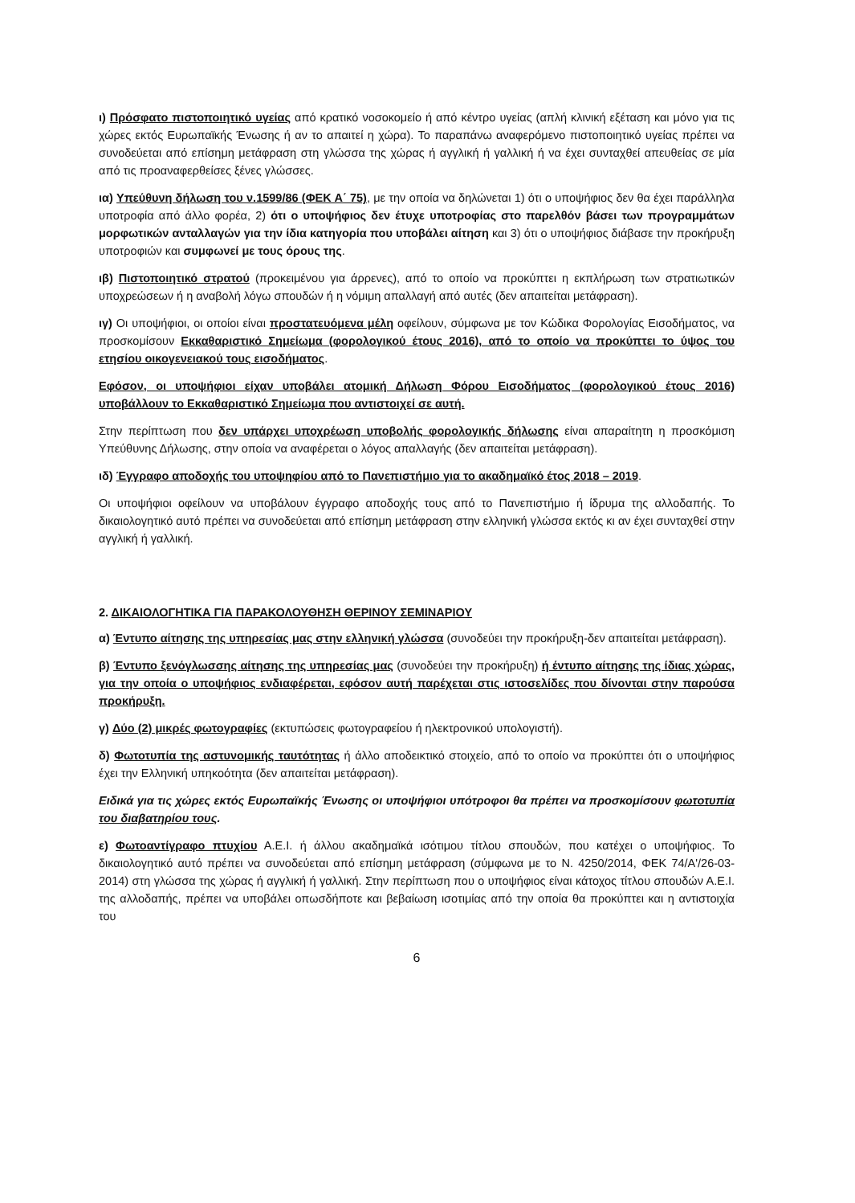ι) Πρόσφατο πιστοποιητικό υγείας από κρατικό νοσοκομείο ή από κέντρο υγείας (απλή κλινική εξέταση και μόνο για τις χώρες εκτός Ευρωπαϊκής Ένωσης ή αν το απαιτεί η χώρα). Το παραπάνω αναφερόμενο πιστοποιητικό υγείας πρέπει να συνοδεύεται από επίσημη μετάφραση στη γλώσσα της χώρας ή αγγλική ή γαλλική ή να έχει συνταχθεί απευθείας σε μία από τις προαναφερθείσες ξένες γλώσσες.
ια) Υπεύθυνη δήλωση του ν.1599/86 (ΦΕΚ Α΄ 75), με την οποία να δηλώνεται 1) ότι ο υποψήφιος δεν θα έχει παράλληλα υποτροφία από άλλο φορέα, 2) ότι ο υποψήφιος δεν έτυχε υποτροφίας στο παρελθόν βάσει των προγραμμάτων μορφωτικών ανταλλαγών για την ίδια κατηγορία που υποβάλει αίτηση και 3) ότι ο υποψήφιος διάβασε την προκήρυξη υποτροφιών και συμφωνεί με τους όρους της.
ιβ) Πιστοποιητικό στρατού (προκειμένου για άρρενες), από το οποίο να προκύπτει η εκπλήρωση των στρατιωτικών υποχρεώσεων ή η αναβολή λόγω σπουδών ή η νόμιμη απαλλαγή από αυτές (δεν απαιτείται μετάφραση).
ιγ) Οι υποψήφιοι, οι οποίοι είναι προστατευόμενα μέλη οφείλουν, σύμφωνα με τον Κώδικα Φορολογίας Εισοδήματος, να προσκομίσουν Εκκαθαριστικό Σημείωμα (φορολογικού έτους 2016), από το οποίο να προκύπτει το ύψος του ετησίου οικογενειακού τους εισοδήματος.
Εφόσον, οι υποψήφιοι είχαν υποβάλει ατομική Δήλωση Φόρου Εισοδήματος (φορολογικού έτους 2016) υποβάλλουν το Εκκαθαριστικό Σημείωμα που αντιστοιχεί σε αυτή.
Στην περίπτωση που δεν υπάρχει υποχρέωση υποβολής φορολογικής δήλωσης είναι απαραίτητη η προσκόμιση Υπεύθυνης Δήλωσης, στην οποία να αναφέρεται ο λόγος απαλλαγής (δεν απαιτείται μετάφραση).
ιδ) Έγγραφο αποδοχής του υποψηφίου από το Πανεπιστήμιο για το ακαδημαϊκό έτος 2018 – 2019.
Οι υποψήφιοι οφείλουν να υποβάλουν έγγραφο αποδοχής τους από το Πανεπιστήμιο ή ίδρυμα της αλλοδαπής. Το δικαιολογητικό αυτό πρέπει να συνοδεύεται από επίσημη μετάφραση στην ελληνική γλώσσα εκτός κι αν έχει συνταχθεί στην αγγλική ή γαλλική.
2. ΔΙΚΑΙΟΛΟΓΗΤΙΚΑ ΓΙΑ ΠΑΡΑΚΟΛΟΥΘΗΣΗ ΘΕΡΙΝΟΥ ΣΕΜΙΝΑΡΙΟΥ
α) Έντυπο αίτησης της υπηρεσίας μας στην ελληνική γλώσσα (συνοδεύει την προκήρυξη-δεν απαιτείται μετάφραση).
β) Έντυπο ξενόγλωσσης αίτησης της υπηρεσίας μας (συνοδεύει την προκήρυξη) ή έντυπο αίτησης της ίδιας χώρας, για την οποία ο υποψήφιος ενδιαφέρεται, εφόσον αυτή παρέχεται στις ιστοσελίδες που δίνονται στην παρούσα προκήρυξη.
γ) Δύο (2) μικρές φωτογραφίες (εκτυπώσεις φωτογραφείου ή ηλεκτρονικού υπολογιστή).
δ) Φωτοτυπία της αστυνομικής ταυτότητας ή άλλο αποδεικτικό στοιχείο, από το οποίο να προκύπτει ότι ο υποψήφιος έχει την Ελληνική υπηκοότητα (δεν απαιτείται μετάφραση).
Ειδικά για τις χώρες εκτός Ευρωπαϊκής Ένωσης οι υποψήφιοι υπότροφοι θα πρέπει να προσκομίσουν φωτοτυπία του διαβατηρίου τους.
ε) Φωτοαντίγραφο πτυχίου Α.Ε.Ι. ή άλλου ακαδημαϊκά ισότιμου τίτλου σπουδών, που κατέχει ο υποψήφιος. Το δικαιολογητικό αυτό πρέπει να συνοδεύεται από επίσημη μετάφραση (σύμφωνα με το Ν. 4250/2014, ΦΕΚ 74/Α'/26-03-2014) στη γλώσσα της χώρας ή αγγλική ή γαλλική. Στην περίπτωση που ο υποψήφιος είναι κάτοχος τίτλου σπουδών Α.Ε.Ι. της αλλοδαπής, πρέπει να υποβάλει οπωσδήποτε και βεβαίωση ισοτιμίας από την οποία θα προκύπτει και η αντιστοιχία του
6